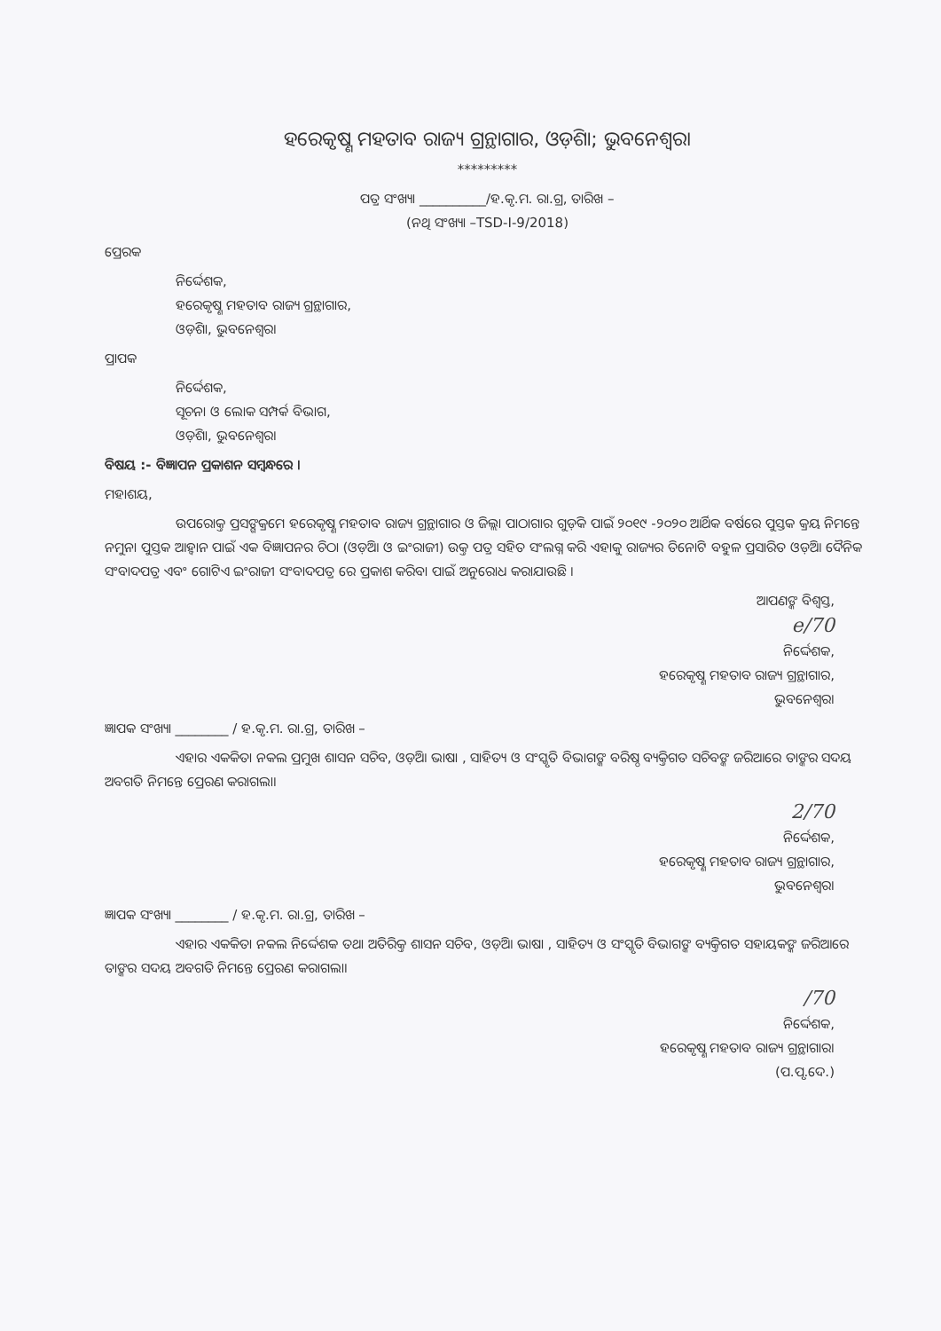ହରେକୃଷ୍ଣ ମହତାବ ରାଜ୍ୟ ଗ୍ରନ୍ଥାଗାର, ଓଡ଼ିଶା; ଭୁବନେଶ୍ୱର।
*********
ପତ୍ର ସଂଖ୍ୟା __________/ହ.କୃ.ମ. ରା.ଗ୍ର, ତାରିଖ –
(ନଥି ସଂଖ୍ୟା –TSD-I-9/2018)
ପ୍ରେରକ
ନିର୍ଦ୍ଦେଶକ,
ହରେକୃଷ୍ଣ ମହତାବ ରାଜ୍ୟ ଗ୍ରନ୍ଥାଗାର,
ଓଡ଼ିଶା, ଭୁବନେଶ୍ୱର।
ପ୍ରାପକ
ନିର୍ଦ୍ଦେଶକ,
ସୂଚନା ଓ ଲୋକ ସମ୍ପର୍କ ବିଭାଗ,
ଓଡ଼ିଶା, ଭୁବନେଶ୍ୱର।
ବିଷୟ :- ବିଜ୍ଞାପନ ପ୍ରକାଶନ ସମ୍ବନ୍ଧରେ ।
ମହାଶୟ,
ଉପରୋକ୍ତ ପ୍ରସଙ୍ଗକ୍ରମେ ହରେକୃଷ୍ଣ ମହତାବ ରାଜ୍ୟ ଗ୍ରନ୍ଥାଗାର ଓ ଜିଲ୍ଲା ପାଠାଗାର ଗୁଡ଼ିକ ପାଇଁ ୨୦୧୯ -୨୦୨୦ ଆର୍ଥିକ ବର୍ଷରେ ପୁସ୍ତକ କ୍ରୟ ନିମନ୍ତେ ନମୁନା ପୁସ୍ତକ ଆହ୍ୱାନ ପାଇଁ ଏକ ବିଜ୍ଞାପନର ଚିଠା (ଓଡ଼ିଆ ଓ ଇଂରାଜୀ) ଉକ୍ତ ପତ୍ର ସହିତ ସଂଲଗ୍ନ କରି ଏହାକୁ ରାଜ୍ୟର ତିନୋଟି ବହୁଳ ପ୍ରସାରିତ ଓଡ଼ିଆ ଦୈନିକ ସଂବାଦପତ୍ର ଏବଂ ଗୋଟିଏ ଇଂରାଜୀ ସଂବାଦପତ୍ର ରେ ପ୍ରକାଶ କରିବା ପାଇଁ ଅନୁରୋଧ କରାଯାଉଛି ।
ଆପଣଙ୍କ ବିଶ୍ୱସ୍ତ,
e/70
ନିର୍ଦ୍ଦେଶକ,
ହରେକୃଷ୍ଣ ମହତାବ ରାଜ୍ୟ ଗ୍ରନ୍ଥାଗାର,
ଭୁବନେଶ୍ୱର।
ଜ୍ଞାପକ ସଂଖ୍ୟା ________ / ହ.କୃ.ମ. ରା.ଗ୍ର, ତାରିଖ –
ଏହାର ଏକକିତା ନକଲ ପ୍ରମୁଖ ଶାସନ ସଚିବ, ଓଡ଼ିଆ ଭାଷା , ସାହିତ୍ୟ ଓ ସଂସ୍କୃତି ବିଭାଗଙ୍କ ବରିଷ୍ଠ ବ୍ୟକ୍ତିଗତ ସଚିବଙ୍କ ଜରିଆରେ ତାଙ୍କର ସଦୟ ଅବଗତି ନିମନ୍ତେ ପ୍ରେରଣ କରାଗଲା।
2/70
ନିର୍ଦ୍ଦେଶକ,
ହରେକୃଷ୍ଣ ମହତାବ ରାଜ୍ୟ ଗ୍ରନ୍ଥାଗାର,
ଭୁବନେଶ୍ୱର।
ଜ୍ଞାପକ ସଂଖ୍ୟା ________ / ହ.କୃ.ମ. ରା.ଗ୍ର, ତାରିଖ –
ଏହାର ଏକକିତା ନକଲ ନିର୍ଦ୍ଦେଶକ ତଥା ଅତିରିକ୍ତ ଶାସନ ସଚିବ, ଓଡ଼ିଆ ଭାଷା , ସାହିତ୍ୟ ଓ ସଂସ୍କୃତି ବିଭାଗଙ୍କ ବ୍ୟକ୍ତିଗତ ସହାୟକଙ୍କ ଜରିଆରେ ତାଙ୍କର ସଦୟ ଅବଗତି ନିମନ୍ତେ ପ୍ରେରଣ କରାଗଲା।
/70
ନିର୍ଦ୍ଦେଶକ,
ହରେକୃଷ୍ଣ ମହତାବ ରାଜ୍ୟ ଗ୍ରନ୍ଥାଗାର।
(ପ.ପୃ.ଦେ.)